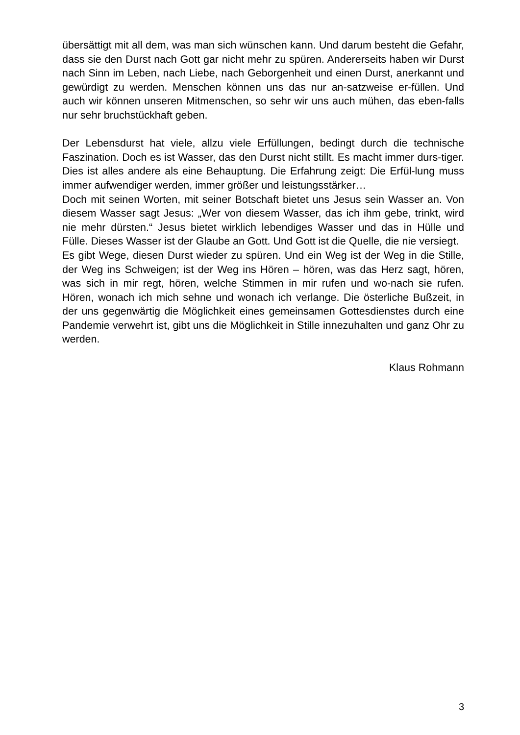übersättigt mit all dem, was man sich wünschen kann. Und darum besteht die Gefahr, dass sie den Durst nach Gott gar nicht mehr zu spüren. Andererseits haben wir Durst nach Sinn im Leben, nach Liebe, nach Geborgenheit und einen Durst, anerkannt und gewürdigt zu werden. Menschen können uns das nur an-satzweise er-füllen. Und auch wir können unseren Mitmenschen, so sehr wir uns auch mühen, das eben-falls nur sehr bruchstückhaft geben.
Der Lebensdurst hat viele, allzu viele Erfüllungen, bedingt durch die technische Faszination. Doch es ist Wasser, das den Durst nicht stillt. Es macht immer durs-tiger. Dies ist alles andere als eine Behauptung. Die Erfahrung zeigt: Die Erfül-lung muss immer aufwendiger werden, immer größer und leistungsstärker…
Doch mit seinen Worten, mit seiner Botschaft bietet uns Jesus sein Wasser an. Von diesem Wasser sagt Jesus: „Wer von diesem Wasser, das ich ihm gebe, trinkt, wird nie mehr dürsten.“ Jesus bietet wirklich lebendiges Wasser und das in Hülle und Fülle. Dieses Wasser ist der Glaube an Gott. Und Gott ist die Quelle, die nie versiegt.
Es gibt Wege, diesen Durst wieder zu spüren. Und ein Weg ist der Weg in die Stille, der Weg ins Schweigen; ist der Weg ins Hören – hören, was das Herz sagt, hören, was sich in mir regt, hören, welche Stimmen in mir rufen und wo-nach sie rufen. Hören, wonach ich mich sehne und wonach ich verlange. Die österliche Bußzeit, in der uns gegenwärtig die Möglichkeit eines gemeinsamen Gottesdienstes durch eine Pandemie verwehrt ist, gibt uns die Möglichkeit in Stille innezuhalten und ganz Ohr zu werden.
Klaus Rohmann
3